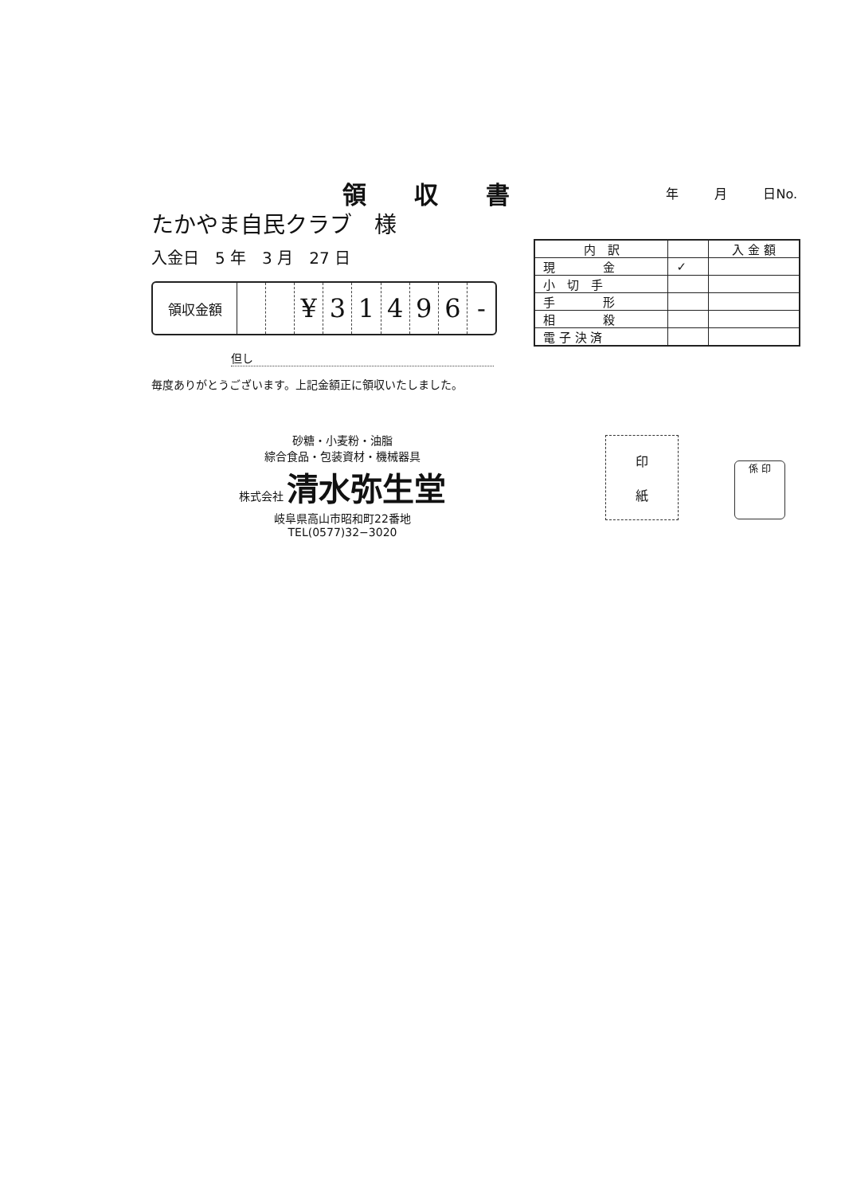領収書
年 月 日No.
たかやま自民クラブ　様
入金日　5 年　3 月　27 日
領収金額
¥ 3 1 4 9 6 -
但し
毎度ありがとうございます。上記金額正に領収いたしました。
| 内 訳 | | 入 金 額 |
| --- | --- | --- |
| 現 金 | ✓ | |
| 小 切 手 | | |
| 手 形 | | |
| 相 殺 | | |
| 電 子 決 済 | | |
砂糖・小麦粉・油脂
綜合食品・包装資材・機械器具
株式会社 清水弥生堂
岐阜県高山市昭和町22番地
TEL(0577)32−3020
印
紙
係 印